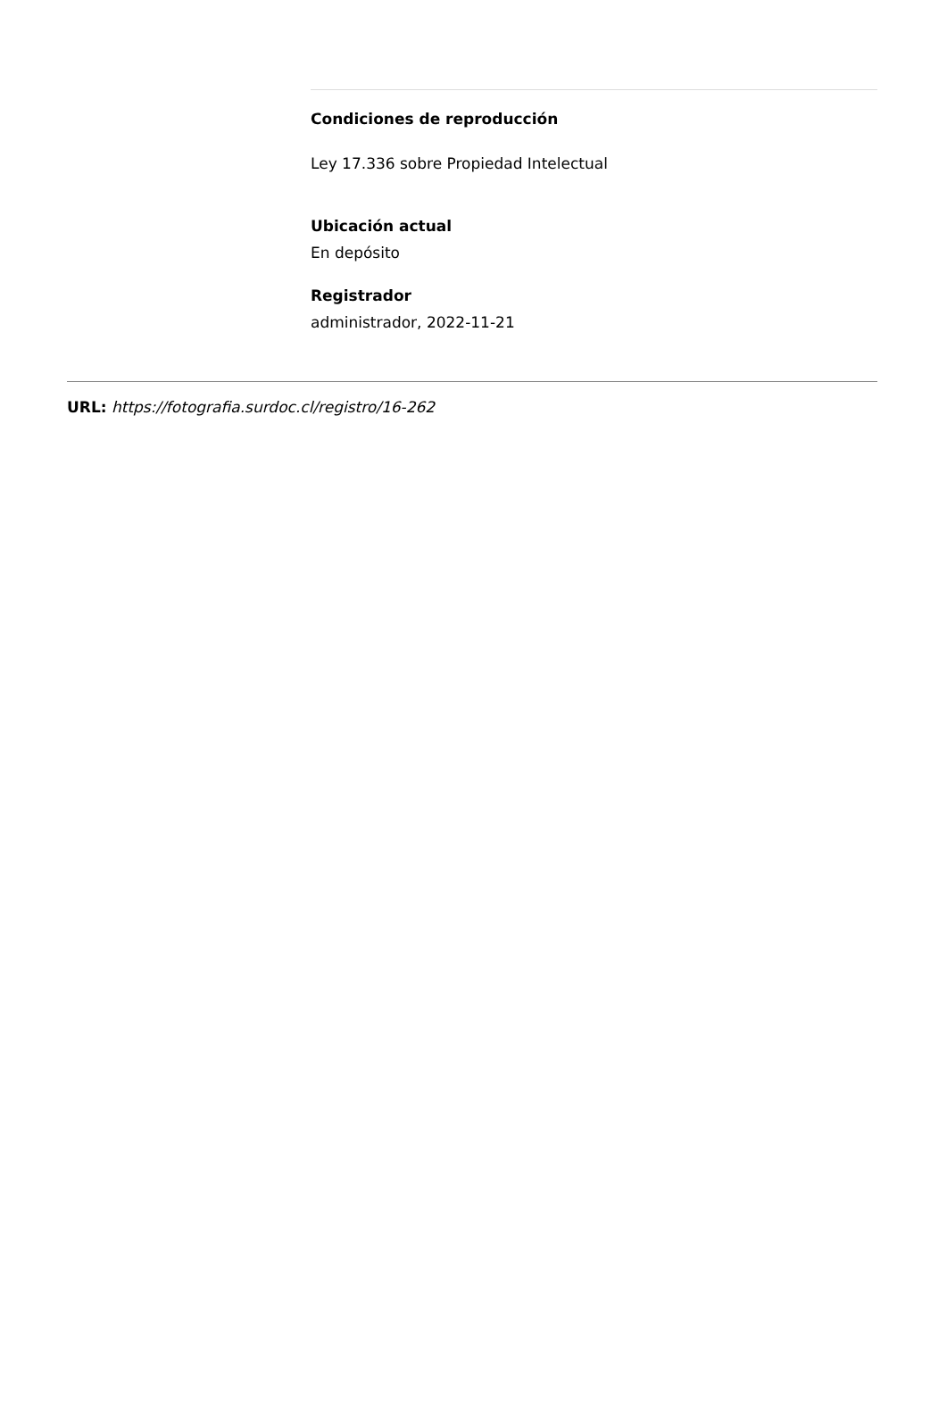Condiciones de reproducción
Ley 17.336 sobre Propiedad Intelectual
Ubicación actual
En depósito
Registrador
administrador, 2022-11-21
URL: https://fotografia.surdoc.cl/registro/16-262